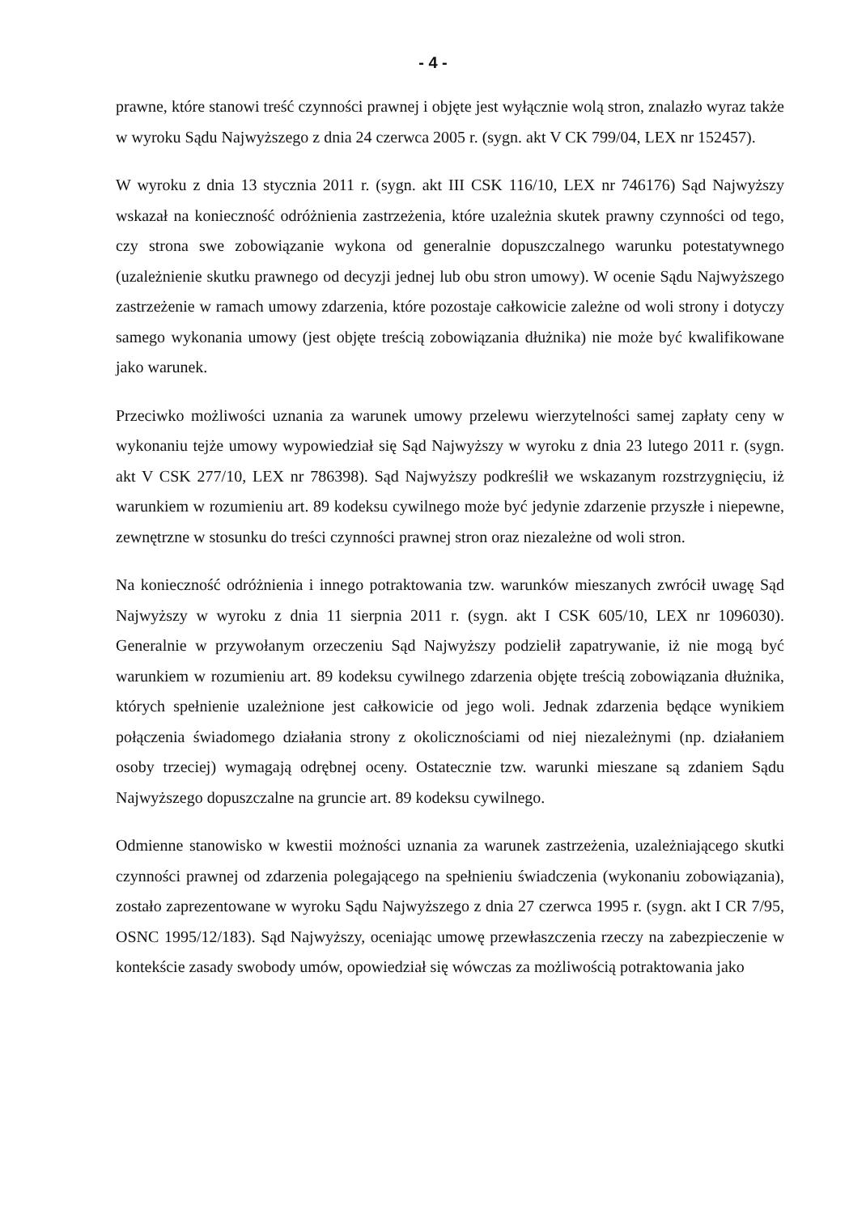- 4 -
prawne, które stanowi treść czynności prawnej i objęte jest wyłącznie wolą stron, znalazło wyraz także w wyroku Sądu Najwyższego z dnia 24 czerwca 2005 r. (sygn. akt V CK 799/04, LEX nr 152457).
W wyroku z dnia 13 stycznia 2011 r. (sygn. akt III CSK 116/10, LEX nr 746176) Sąd Najwyższy wskazał na konieczność odróżnienia zastrzeżenia, które uzależnia skutek prawny czynności od tego, czy strona swe zobowiązanie wykona od generalnie dopuszczalnego warunku potestatywnego (uzależnienie skutku prawnego od decyzji jednej lub obu stron umowy). W ocenie Sądu Najwyższego zastrzeżenie w ramach umowy zdarzenia, które pozostaje całkowicie zależne od woli strony i dotyczy samego wykonania umowy (jest objęte treścią zobowiązania dłużnika) nie może być kwalifikowane jako warunek.
Przeciwko możliwości uznania za warunek umowy przelewu wierzytelności samej zapłaty ceny w wykonaniu tejże umowy wypowiedział się Sąd Najwyższy w wyroku z dnia 23 lutego 2011 r. (sygn. akt V CSK 277/10, LEX nr 786398). Sąd Najwyższy podkreślił we wskazanym rozstrzygnięciu, iż warunkiem w rozumieniu art. 89 kodeksu cywilnego może być jedynie zdarzenie przyszłe i niepewne, zewnętrzne w stosunku do treści czynności prawnej stron oraz niezależne od woli stron.
Na konieczność odróżnienia i innego potraktowania tzw. warunków mieszanych zwrócił uwagę Sąd Najwyższy w wyroku z dnia 11 sierpnia 2011 r. (sygn. akt I CSK 605/10, LEX nr 1096030). Generalnie w przywołanym orzeczeniu Sąd Najwyższy podzielił zapatrywanie, iż nie mogą być warunkiem w rozumieniu art. 89 kodeksu cywilnego zdarzenia objęte treścią zobowiązania dłużnika, których spełnienie uzależnione jest całkowicie od jego woli. Jednak zdarzenia będące wynikiem połączenia świadomego działania strony z okolicznościami od niej niezależnymi (np. działaniem osoby trzeciej) wymagają odrębnej oceny. Ostatecznie tzw. warunki mieszane są zdaniem Sądu Najwyższego dopuszczalne na gruncie art. 89 kodeksu cywilnego.
Odmienne stanowisko w kwestii możności uznania za warunek zastrzeżenia, uzależniającego skutki czynności prawnej od zdarzenia polegającego na spełnieniu świadczenia (wykonaniu zobowiązania), zostało zaprezentowane w wyroku Sądu Najwyższego z dnia 27 czerwca 1995 r. (sygn. akt I CR 7/95, OSNC 1995/12/183). Sąd Najwyższy, oceniając umowę przewłaszczenia rzeczy na zabezpieczenie w kontekście zasady swobody umów, opowiedział się wówczas za możliwością potraktowania jako